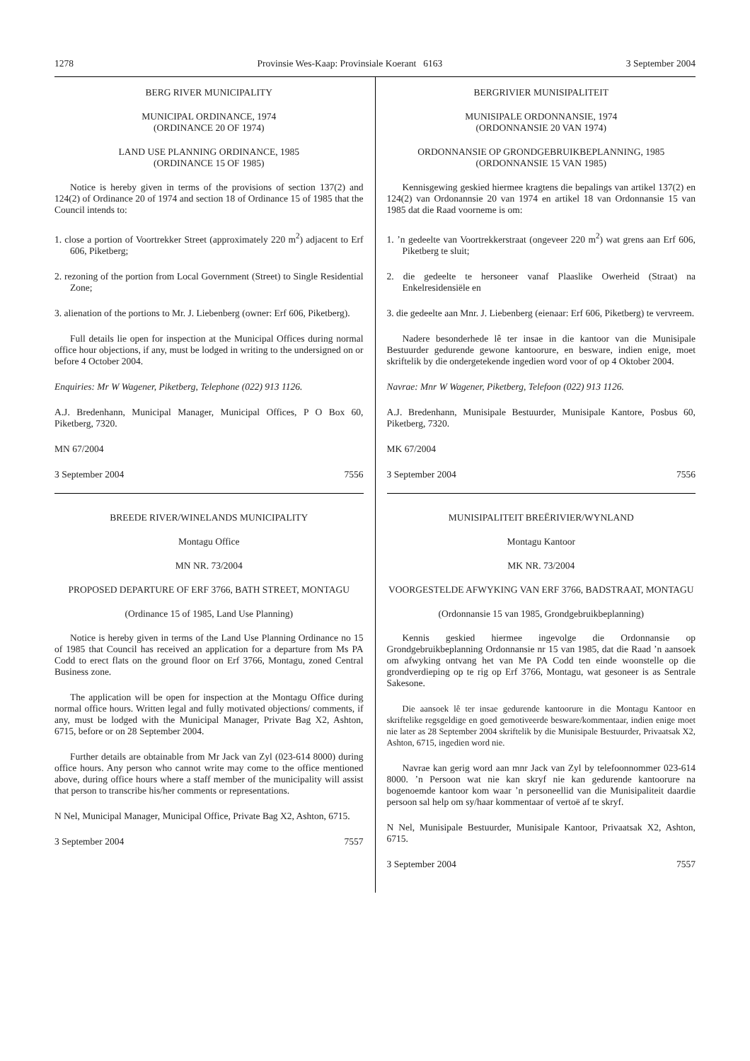1278 Provinsie Wes-Kaap: Provinsiale Koerant 6163 3 September 2004
BERG RIVER MUNICIPALITY
MUNICIPAL ORDINANCE, 1974
(ORDINANCE 20 OF 1974)
LAND USE PLANNING ORDINANCE, 1985
(ORDINANCE 15 OF 1985)
Notice is hereby given in terms of the provisions of section 137(2) and 124(2) of Ordinance 20 of 1974 and section 18 of Ordinance 15 of 1985 that the Council intends to:
1. close a portion of Voortrekker Street (approximately 220 m<sup>2</sup>) adjacent to Erf 606, Piketberg;
2. rezoning of the portion from Local Government (Street) to Single Residential Zone;
3. alienation of the portions to Mr. J. Liebenberg (owner: Erf 606, Piketberg).
Full details lie open for inspection at the Municipal Offices during normal office hour objections, if any, must be lodged in writing to the undersigned on or before 4 October 2004.
Enquiries: Mr W Wagener, Piketberg, Telephone (022) 913 1126.
A.J. Bredenhann, Municipal Manager, Municipal Offices, P O Box 60, Piketberg, 7320.
MN 67/2004
3 September 2004 7556
BREEDE RIVER/WINELANDS MUNICIPALITY
Montagu Office
MN NR. 73/2004
PROPOSED DEPARTURE OF ERF 3766, BATH STREET, MONTAGU
(Ordinance 15 of 1985, Land Use Planning)
Notice is hereby given in terms of the Land Use Planning Ordinance no 15 of 1985 that Council has received an application for a departure from Ms PA Codd to erect flats on the ground floor on Erf 3766, Montagu, zoned Central Business zone.
The application will be open for inspection at the Montagu Office during normal office hours. Written legal and fully motivated objections/ comments, if any, must be lodged with the Municipal Manager, Private Bag X2, Ashton, 6715, before or on 28 September 2004.
Further details are obtainable from Mr Jack van Zyl (023-614 8000) during office hours. Any person who cannot write may come to the office mentioned above, during office hours where a staff member of the municipality will assist that person to transcribe his/her comments or representations.
N Nel, Municipal Manager, Municipal Office, Private Bag X2, Ashton, 6715.
3 September 2004 7557
BERGRIVIER MUNISIPALITEIT
MUNISIPALE ORDONNANSIE, 1974
(ORDONNANSIE 20 VAN 1974)
ORDONNANSIE OP GRONDGEBRUIKBEPLANNING, 1985
(ORDONNANSIE 15 VAN 1985)
Kennisgewing geskied hiermee kragtens die bepalings van artikel 137(2) en 124(2) van Ordonannsie 20 van 1974 en artikel 18 van Ordonnansie 15 van 1985 dat die Raad voorneme is om:
1. ’n gedeelte van Voortrekkerstraat (ongeveer 220 m<sup>2</sup>) wat grens aan Erf 606, Piketberg te sluit;
2. die gedeelte te hersoneer vanaf Plaaslike Owerheid (Straat) na Enkelresidensiële en
3. die gedeelte aan Mnr. J. Liebenberg (eienaar: Erf 606, Piketberg) te vervreem.
Nadere besonderhede lê ter insae in die kantoor van die Munisipale Bestuurder gedurende gewone kantoorure, en besware, indien enige, moet skriftelik by die ondergetekende ingedien word voor of op 4 Oktober 2004.
Navrae: Mnr W Wagener, Piketberg, Telefoon (022) 913 1126.
A.J. Bredenhann, Munisipale Bestuurder, Munisipale Kantore, Posbus 60, Piketberg, 7320.
MK 67/2004
3 September 2004 7556
MUNISIPALITEIT BREËRIVIER/WYNLAND
Montagu Kantoor
MK NR. 73/2004
VOORGESTELDE AFWYKING VAN ERF 3766, BADSTRAAT, MONTAGU
(Ordonnansie 15 van 1985, Grondgebruikbeplanning)
Kennis geskied hiermee ingevolge die Ordonnansie op Grondgebruikbeplanning Ordonnansie nr 15 van 1985, dat die Raad ’n aansoek om afwyking ontvang het van Me PA Codd ten einde woonstelle op die grondverdieping op te rig op Erf 3766, Montagu, wat gesoneer is as Sentrale Sakesone.
Die aansoek lê ter insae gedurende kantoorure in die Montagu Kantoor en skriftelike regsgeldige en goed gemotiveerde besware/kommentaar, indien enige moet nie later as 28 September 2004 skriftelik by die Munisipale Bestuurder, Privaatsak X2, Ashton, 6715, ingedien word nie.
Navrae kan gerig word aan mnr Jack van Zyl by telefoonnommer 023-614 8000. ’n Persoon wat nie kan skryf nie kan gedurende kantoorure na bogenoemde kantoor kom waar ’n personeellid van die Munisipaliteit daardie persoon sal help om sy/haar kommentaar of vertoë af te skryf.
N Nel, Munisipale Bestuurder, Munisipale Kantoor, Privaatsak X2, Ashton, 6715.
3 September 2004 7557